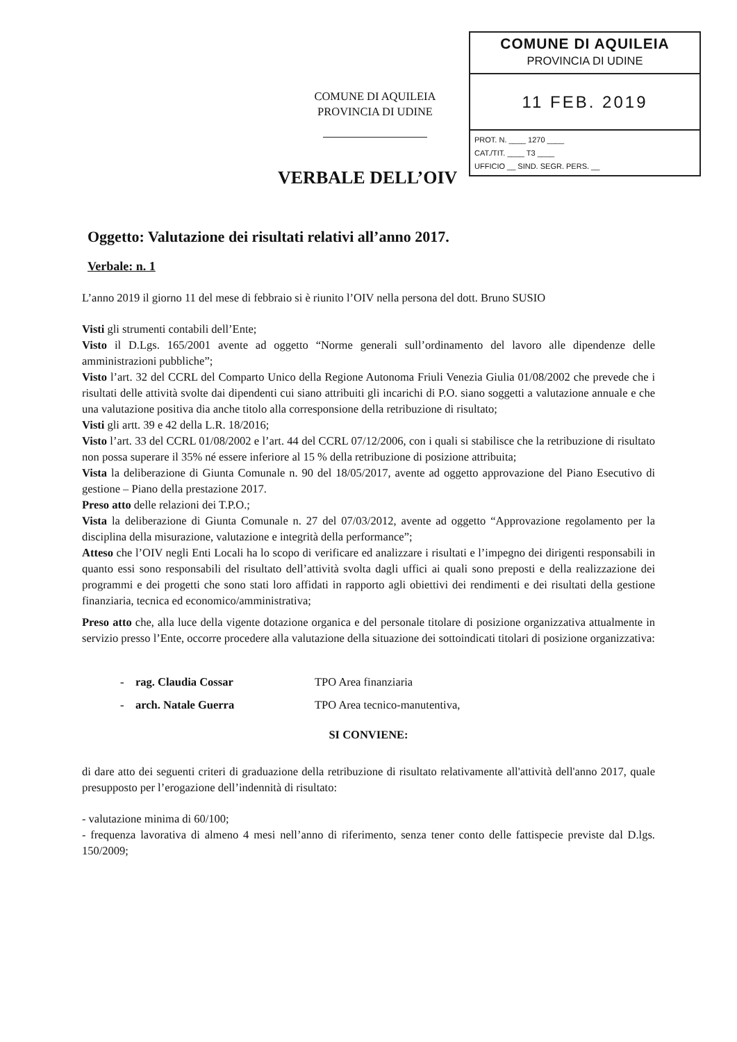COMUNE DI AQUILEIA
PROVINCIA DI UDINE
VERBALE DELL’OIV
COMUNE DI AQUILEIA
PROVINCIA DI UDINE
11 FEB. 2019
PROT. N. ____ 1270 ____
CAT./TIT. ____ T3 ____
UFFICIO __ SIND. SEGR. PERS. __
Oggetto: Valutazione dei risultati relativi all’anno 2017.
Verbale: n. 1
L’anno 2019 il giorno 11 del mese di febbraio si è riunito l’OIV nella persona del dott. Bruno SUSIO
Visti gli strumenti contabili dell’Ente;
Visto il D.Lgs. 165/2001 avente ad oggetto “Norme generali sull’ordinamento del lavoro alle dipendenze delle amministrazioni pubbliche”;
Visto l’art. 32 del CCRL del Comparto Unico della Regione Autonoma Friuli Venezia Giulia 01/08/2002 che prevede che i risultati delle attività svolte dai dipendenti cui siano attribuiti gli incarichi di P.O. siano soggetti a valutazione annuale e che una valutazione positiva dia anche titolo alla corresponsione della retribuzione di risultato;
Visti gli artt. 39 e 42 della L.R. 18/2016;
Visto l’art. 33 del CCRL 01/08/2002 e l’art. 44 del CCRL 07/12/2006, con i quali si stabilisce che la retribuzione di risultato non possa superare il 35% né essere inferiore al 15 % della retribuzione di posizione attribuita;
Vista la deliberazione di Giunta Comunale n. 90 del 18/05/2017, avente ad oggetto approvazione del Piano Esecutivo di gestione – Piano della prestazione 2017.
Preso atto delle relazioni dei T.P.O.;
Vista la deliberazione di Giunta Comunale n. 27 del 07/03/2012, avente ad oggetto “Approvazione regolamento per la disciplina della misurazione, valutazione e integrità della performance”;
Atteso che l’OIV negli Enti Locali ha lo scopo di verificare ed analizzare i risultati e l’impegno dei dirigenti responsabili in quanto essi sono responsabili del risultato dell’attività svolta dagli uffici ai quali sono preposti e della realizzazione dei programmi e dei progetti che sono stati loro affidati in rapporto agli obiettivi dei rendimenti e dei risultati della gestione finanziaria, tecnica ed economico/amministrativa;
Preso atto che, alla luce della vigente dotazione organica e del personale titolare di posizione organizzativa attualmente in servizio presso l’Ente, occorre procedere alla valutazione della situazione dei sottoindicati titolari di posizione organizzativa:
- rag. Claudia Cossar TPO Area finanziaria
- arch. Natale Guerra TPO Area tecnico-manutentiva,
SI CONVIENE:
di dare atto dei seguenti criteri di graduazione della retribuzione di risultato relativamente all'attività dell'anno 2017, quale presupposto per l’erogazione dell’indennità di risultato:
- valutazione minima di 60/100;
- frequenza lavorativa di almeno 4 mesi nell’anno di riferimento, senza tener conto delle fattispecie previste dal D.lgs. 150/2009;